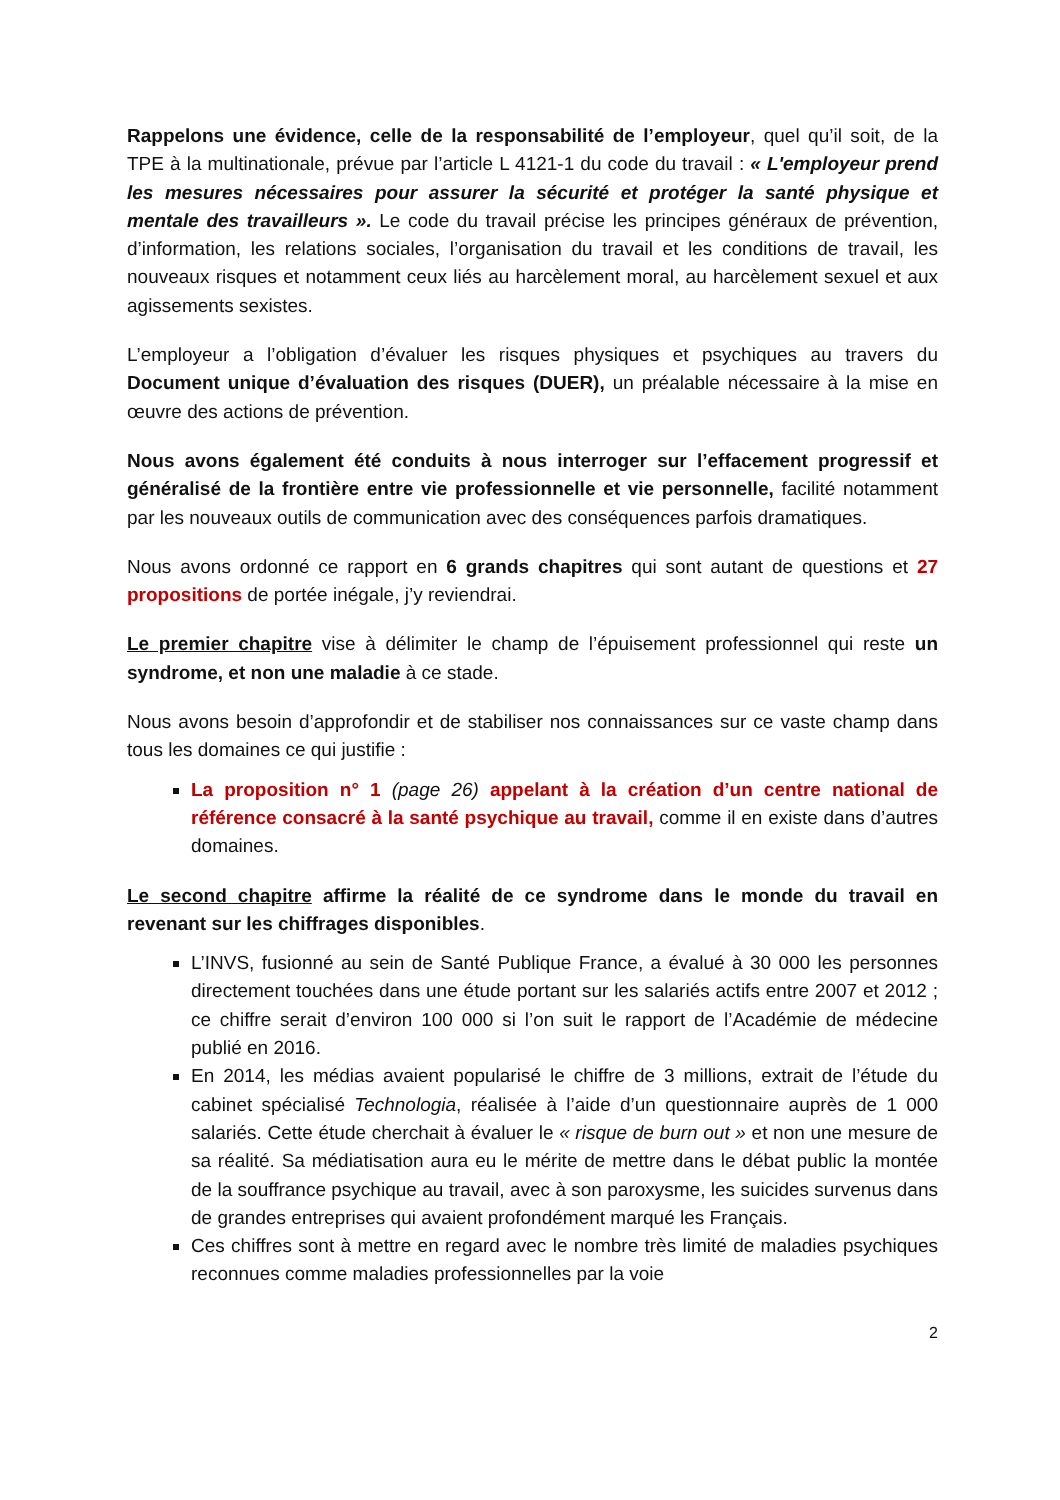Rappelons une évidence, celle de la responsabilité de l’employeur, quel qu’il soit, de la TPE à la multinationale, prévue par l’article L 4121-1 du code du travail : « L'employeur prend les mesures nécessaires pour assurer la sécurité et protéger la santé physique et mentale des travailleurs ». Le code du travail précise les principes généraux de prévention, d’information, les relations sociales, l’organisation du travail et les conditions de travail, les nouveaux risques et notamment ceux liés au harcèlement moral, au harcèlement sexuel et aux agissements sexistes.
L’employeur a l’obligation d’évaluer les risques physiques et psychiques au travers du Document unique d’évaluation des risques (DUER), un préalable nécessaire à la mise en œuvre des actions de prévention.
Nous avons également été conduits à nous interroger sur l’effacement progressif et généralisé de la frontière entre vie professionnelle et vie personnelle, facilité notamment par les nouveaux outils de communication avec des conséquences parfois dramatiques.
Nous avons ordonné ce rapport en 6 grands chapitres qui sont autant de questions et 27 propositions de portée inégale, j’y reviendrai.
Le premier chapitre vise à délimiter le champ de l’épuisement professionnel qui reste un syndrome, et non une maladie à ce stade.
Nous avons besoin d’approfondir et de stabiliser nos connaissances sur ce vaste champ dans tous les domaines ce qui justifie :
La proposition n° 1 (page 26) appelant à la création d’un centre national de référence consacré à la santé psychique au travail, comme il en existe dans d’autres domaines.
Le second chapitre affirme la réalité de ce syndrome dans le monde du travail en revenant sur les chiffrages disponibles.
L’INVS, fusionné au sein de Santé Publique France, a évalué à 30 000 les personnes directement touchées dans une étude portant sur les salariés actifs entre 2007 et 2012 ; ce chiffre serait d’environ 100 000 si l’on suit le rapport de l’Académie de médecine publié en 2016.
En 2014, les médias avaient popularisé le chiffre de 3 millions, extrait de l’étude du cabinet spécialisé Technologia, réalisée à l’aide d’un questionnaire auprès de 1 000 salariés. Cette étude cherchait à évaluer le « risque de burn out » et non une mesure de sa réalité. Sa médiatisation aura eu le mérite de mettre dans le débat public la montée de la souffrance psychique au travail, avec à son paroxysme, les suicides survenus dans de grandes entreprises qui avaient profondément marqué les Français.
Ces chiffres sont à mettre en regard avec le nombre très limité de maladies psychiques reconnues comme maladies professionnelles par la voie
2